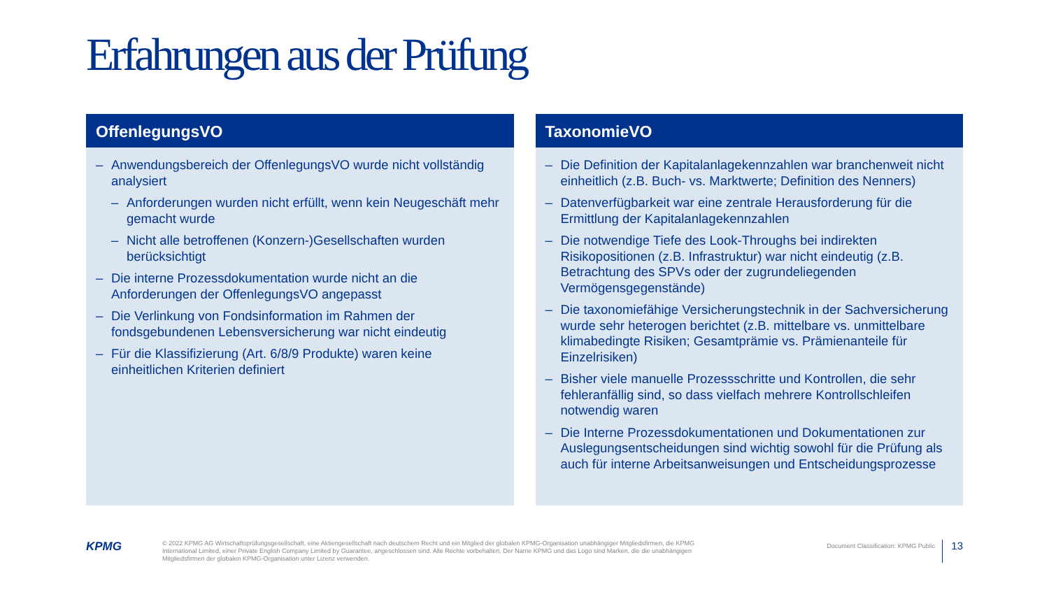Erfahrungen aus der Prüfung
OffenlegungsVO
– Anwendungsbereich der OffenlegungsVO wurde nicht vollständig analysiert
– Anforderungen wurden nicht erfüllt, wenn kein Neugeschäft mehr gemacht wurde
– Nicht alle betroffenen (Konzern-)Gesellschaften wurden berücksichtigt
– Die interne Prozessdokumentation wurde nicht an die Anforderungen der OffenlegungsVO angepasst
– Die Verlinkung von Fondsinformation im Rahmen der fondsgebundenen Lebensversicherung war nicht eindeutig
– Für die Klassifizierung (Art. 6/8/9 Produkte) waren keine einheitlichen Kriterien definiert
TaxonomieVO
– Die Definition der Kapitalanlagekennzahlen war branchenweit nicht einheitlich (z.B. Buch- vs. Marktwerte; Definition des Nenners)
– Datenverfügbarkeit war eine zentrale Herausforderung für die Ermittlung der Kapitalanlagekennzahlen
– Die notwendige Tiefe des Look-Throughs bei indirekten Risikopositionen (z.B. Infrastruktur) war nicht eindeutig (z.B. Betrachtung des SPVs oder der zugrundeliegenden Vermögensgegenstände)
– Die taxonomiefähige Versicherungstechnik in der Sachversicherung wurde sehr heterogen berichtet (z.B. mittelbare vs. unmittelbare klimabedingte Risiken; Gesamtprämie vs. Prämienanteile für Einzelrisiken)
– Bisher viele manuelle Prozessschritte und Kontrollen, die sehr fehleranfällig sind, so dass vielfach mehrere Kontrollschleifen notwendig waren
– Die Interne Prozessdokumentationen und Dokumentationen zur Auslegungsentscheidungen sind wichtig sowohl für die Prüfung als auch für interne Arbeitsanweisungen und Entscheidungsprozesse
KPMG
© 2022 KPMG AG Wirtschaftsprüfungsgesellschaft, eine Aktiengesellschaft nach deutschem Recht und ein Mitglied der globalen KPMG-Organisation unabhängiger Mitgliedsfirmen, die KPMG International Limited, einer Private English Company Limited by Guarantee, angeschlossen sind. Alle Rechte vorbehalten. Der Name KPMG und das Logo sind Marken, die die unabhängigen Mitgliedsfirmen der globalen KPMG-Organisation unter Lizenz verwenden.
Document Classification: KPMG Public
13